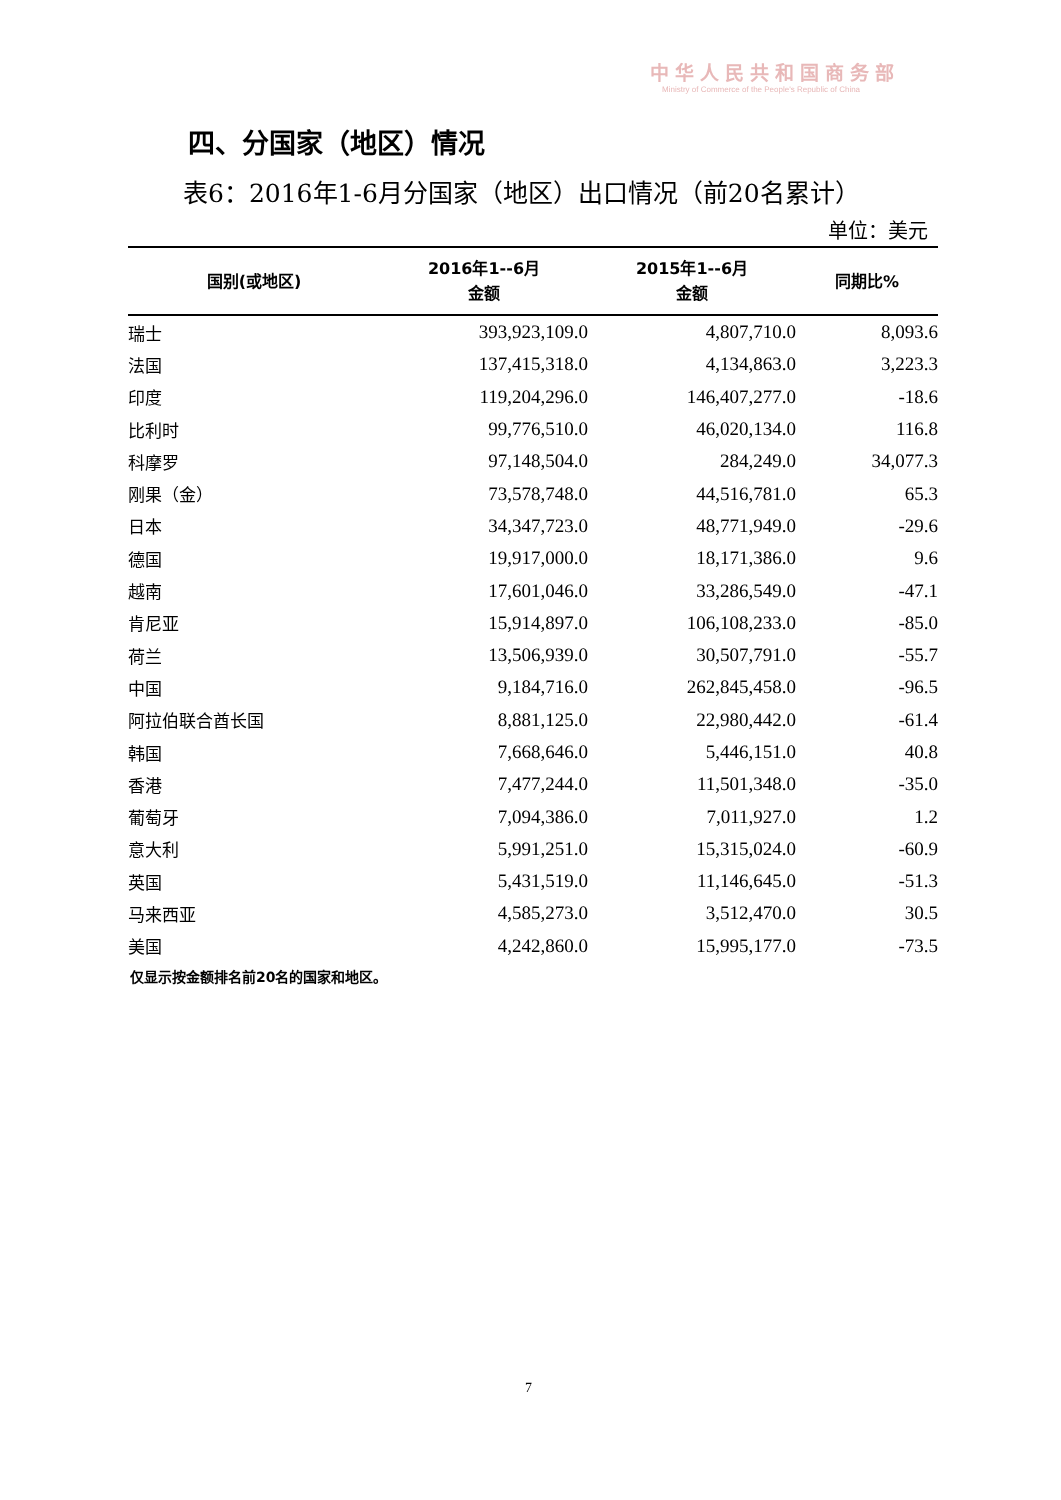中华人民共和国商务部
Ministry of Commerce of the People's Republic of China
四、分国家（地区）情况
表6：2016年1-6月分国家（地区）出口情况（前20名累计）
单位：美元
| 国别(或地区) | 2016年1--6月 金额 | 2015年1--6月 金额 | 同期比% |
| --- | --- | --- | --- |
| 瑞士 | 393,923,109.0 | 4,807,710.0 | 8,093.6 |
| 法国 | 137,415,318.0 | 4,134,863.0 | 3,223.3 |
| 印度 | 119,204,296.0 | 146,407,277.0 | -18.6 |
| 比利时 | 99,776,510.0 | 46,020,134.0 | 116.8 |
| 科摩罗 | 97,148,504.0 | 284,249.0 | 34,077.3 |
| 刚果（金） | 73,578,748.0 | 44,516,781.0 | 65.3 |
| 日本 | 34,347,723.0 | 48,771,949.0 | -29.6 |
| 德国 | 19,917,000.0 | 18,171,386.0 | 9.6 |
| 越南 | 17,601,046.0 | 33,286,549.0 | -47.1 |
| 肯尼亚 | 15,914,897.0 | 106,108,233.0 | -85.0 |
| 荷兰 | 13,506,939.0 | 30,507,791.0 | -55.7 |
| 中国 | 9,184,716.0 | 262,845,458.0 | -96.5 |
| 阿拉伯联合酋长国 | 8,881,125.0 | 22,980,442.0 | -61.4 |
| 韩国 | 7,668,646.0 | 5,446,151.0 | 40.8 |
| 香港 | 7,477,244.0 | 11,501,348.0 | -35.0 |
| 葡萄牙 | 7,094,386.0 | 7,011,927.0 | 1.2 |
| 意大利 | 5,991,251.0 | 15,315,024.0 | -60.9 |
| 英国 | 5,431,519.0 | 11,146,645.0 | -51.3 |
| 马来西亚 | 4,585,273.0 | 3,512,470.0 | 30.5 |
| 美国 | 4,242,860.0 | 15,995,177.0 | -73.5 |
仅显示按金额排名前20名的国家和地区。
7